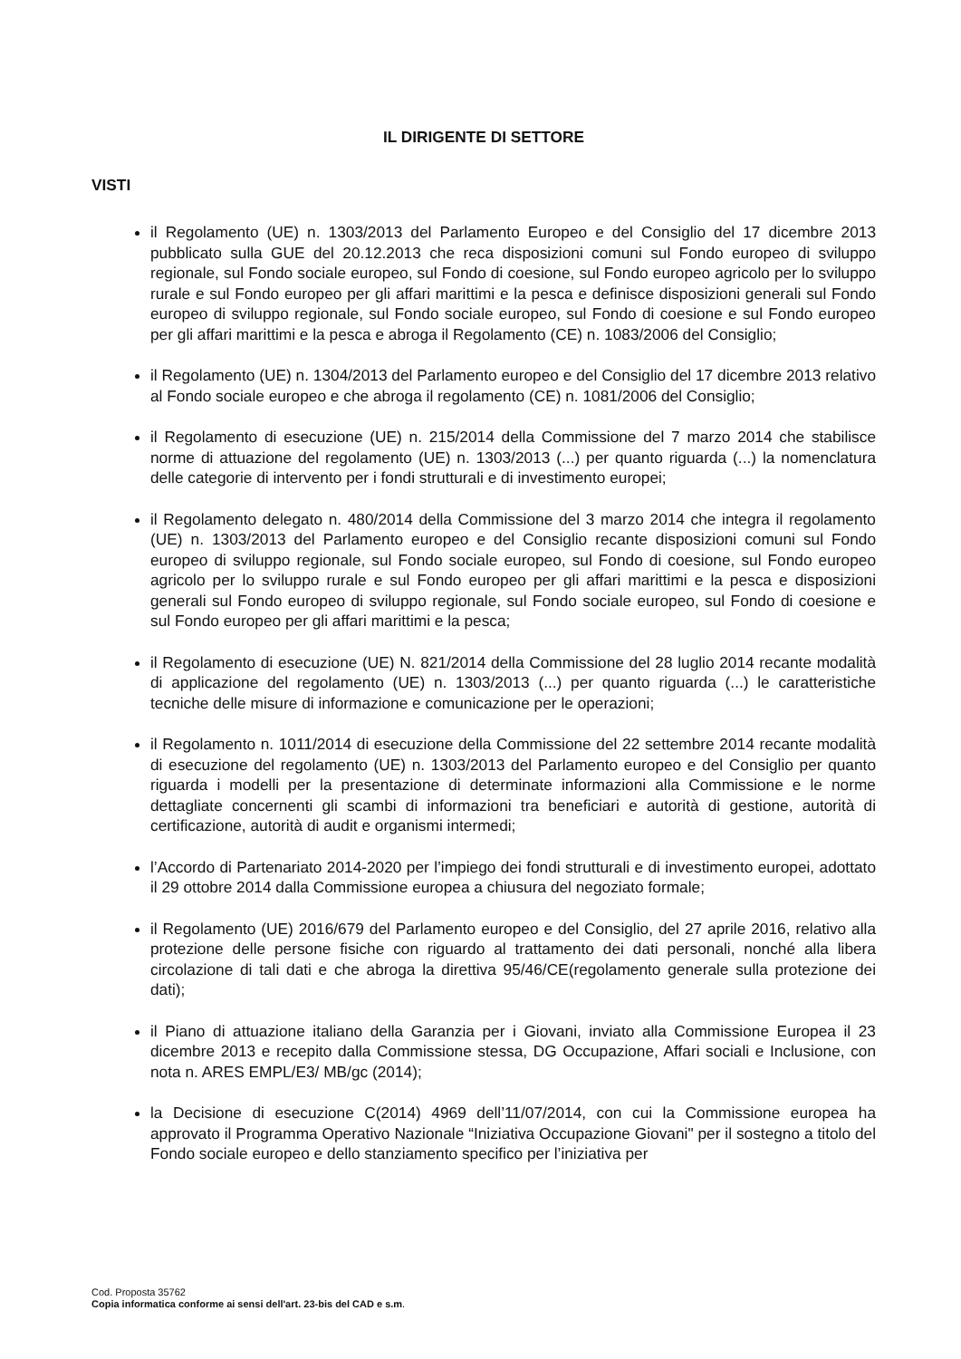IL DIRIGENTE DI SETTORE
VISTI
il Regolamento (UE) n. 1303/2013 del Parlamento Europeo e del Consiglio del 17 dicembre 2013 pubblicato sulla GUE del 20.12.2013 che reca disposizioni comuni sul Fondo europeo di sviluppo regionale, sul Fondo sociale europeo, sul Fondo di coesione, sul Fondo europeo agricolo per lo sviluppo rurale e sul Fondo europeo per gli affari marittimi e la pesca e definisce disposizioni generali sul Fondo europeo di sviluppo regionale, sul Fondo sociale europeo, sul Fondo di coesione e sul Fondo europeo per gli affari marittimi e la pesca e abroga il Regolamento (CE) n. 1083/2006 del Consiglio;
il Regolamento (UE) n. 1304/2013 del Parlamento europeo e del Consiglio del 17 dicembre 2013 relativo al Fondo sociale europeo e che abroga il regolamento (CE) n. 1081/2006 del Consiglio;
il Regolamento di esecuzione (UE) n. 215/2014 della Commissione del 7 marzo 2014 che stabilisce norme di attuazione del regolamento (UE) n. 1303/2013 (...) per quanto riguarda (...) la nomenclatura delle categorie di intervento per i fondi strutturali e di investimento europei;
il Regolamento delegato n. 480/2014 della Commissione del 3 marzo 2014 che integra il regolamento (UE) n. 1303/2013 del Parlamento europeo e del Consiglio recante disposizioni comuni sul Fondo europeo di sviluppo regionale, sul Fondo sociale europeo, sul Fondo di coesione, sul Fondo europeo agricolo per lo sviluppo rurale e sul Fondo europeo per gli affari marittimi e la pesca e disposizioni generali sul Fondo europeo di sviluppo regionale, sul Fondo sociale europeo, sul Fondo di coesione e sul Fondo europeo per gli affari marittimi e la pesca;
il Regolamento di esecuzione (UE) N. 821/2014 della Commissione del 28 luglio 2014 recante modalità di applicazione del regolamento (UE) n. 1303/2013 (...) per quanto riguarda (...) le caratteristiche tecniche delle misure di informazione e comunicazione per le operazioni;
il Regolamento n. 1011/2014 di esecuzione della Commissione del 22 settembre 2014 recante modalità di esecuzione del regolamento (UE) n. 1303/2013 del Parlamento europeo e del Consiglio per quanto riguarda i modelli per la presentazione di determinate informazioni alla Commissione e le norme dettagliate concernenti gli scambi di informazioni tra beneficiari e autorità di gestione, autorità di certificazione, autorità di audit e organismi intermedi;
l’Accordo di Partenariato 2014-2020 per l’impiego dei fondi strutturali e di investimento europei, adottato il 29 ottobre 2014 dalla Commissione europea a chiusura del negoziato formale;
il Regolamento (UE) 2016/679 del Parlamento europeo e del Consiglio, del 27 aprile 2016, relativo alla protezione delle persone fisiche con riguardo al trattamento dei dati personali, nonché alla libera circolazione di tali dati e che abroga la direttiva 95/46/CE(regolamento generale sulla protezione dei dati);
il Piano di attuazione italiano della Garanzia per i Giovani, inviato alla Commissione Europea il 23 dicembre 2013 e recepito dalla Commissione stessa, DG Occupazione, Affari sociali e Inclusione, con nota n. ARES EMPL/E3/ MB/gc (2014);
la Decisione di esecuzione C(2014) 4969 dell’11/07/2014, con cui la Commissione europea ha approvato il Programma Operativo Nazionale “Iniziativa Occupazione Giovani" per il sostegno a titolo del Fondo sociale europeo e dello stanziamento specifico per l’iniziativa per
Cod. Proposta 35762
Copia informatica conforme ai sensi dell'art. 23-bis del CAD e s.m.